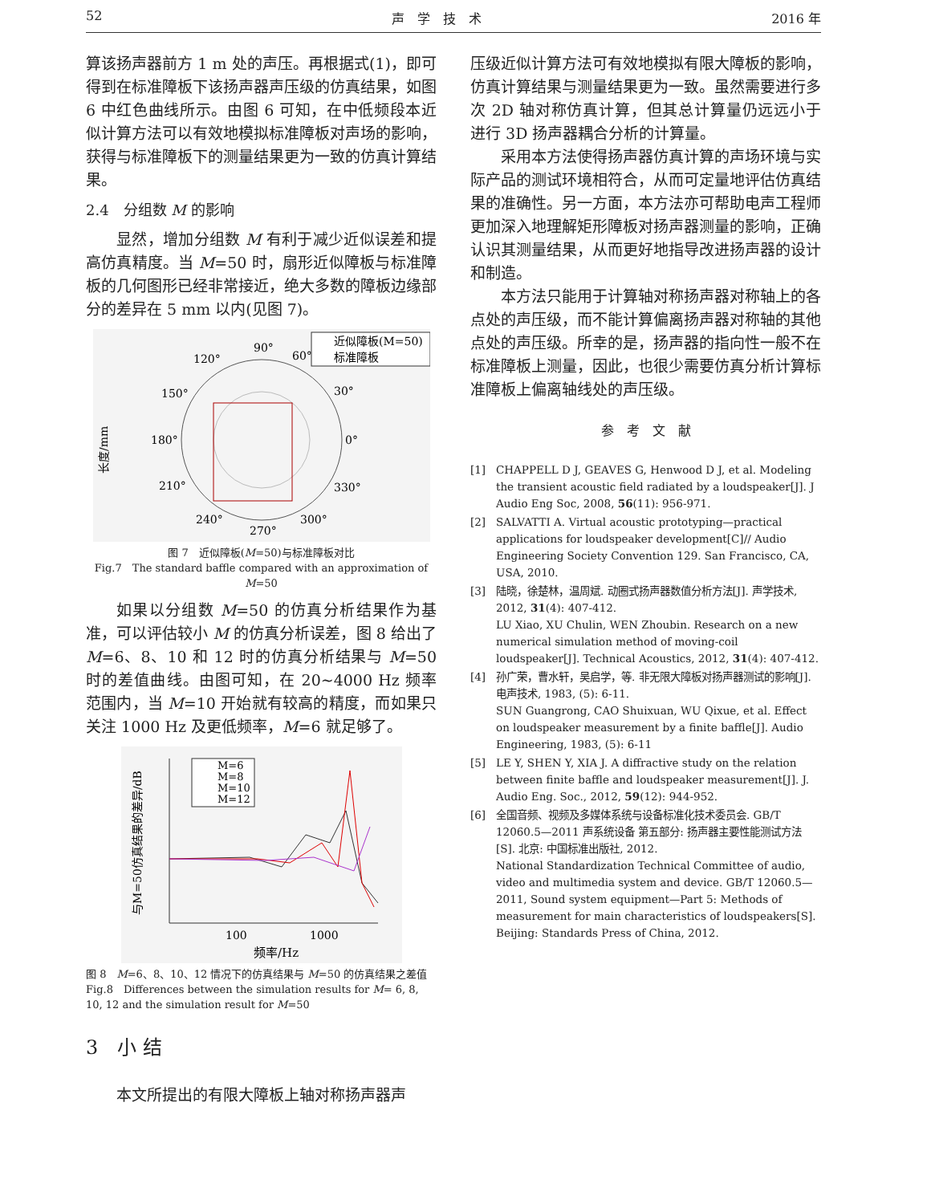52 声　学　技　术 2016 年
算该扬声器前方 1 m 处的声压。再根据式(1)，即可得到在标准障板下该扬声器声压级的仿真结果，如图 6 中红色曲线所示。由图 6 可知，在中低频段本近似计算方法可以有效地模拟标准障板对声场的影响，获得与标准障板下的测量结果更为一致的仿真计算结果。
2.4　分组数 M 的影响
显然，增加分组数 M 有利于减少近似误差和提高仿真精度。当 M=50 时，扇形近似障板与标准障板的几何图形已经非常接近，绝大多数的障板边缘部分的差异在 5 mm 以内(见图 7)。
90°
120°
60°
150°
30°
180°
0°
210°
330°
240°
300°
270°
长度/mm
近似障板(M=50)
标准障板
图 7　近似障板(M=50)与标准障板对比
Fig.7　The standard baffle compared with an approximation of M=50
如果以分组数 M=50 的仿真分析结果作为基准，可以评估较小 M 的仿真分析误差，图 8 给出了 M=6、8、10 和 12 时的仿真分析结果与 M=50 时的差值曲线。由图可知，在 20~4000 Hz 频率范围内，当 M=10 开始就有较高的精度，而如果只关注 1000 Hz 及更低频率，M=6 就足够了。
与M=50仿真结果的差异/dB
100
1000
频率/Hz
M=6
M=8
M=10
M=12
图 8　M=6、8、10、12 情况下的仿真结果与 M=50 的仿真结果之差值
Fig.8　Differences between the simulation results for M= 6, 8, 10, 12 and the simulation result for M=50
3　小 结
本文所提出的有限大障板上轴对称扬声器声
压级近似计算方法可有效地模拟有限大障板的影响，仿真计算结果与测量结果更为一致。虽然需要进行多次 2D 轴对称仿真计算，但其总计算量仍远远小于进行 3D 扬声器耦合分析的计算量。
采用本方法使得扬声器仿真计算的声场环境与实际产品的测试环境相符合，从而可定量地评估仿真结果的准确性。另一方面，本方法亦可帮助电声工程师更加深入地理解矩形障板对扬声器测量的影响，正确认识其测量结果，从而更好地指导改进扬声器的设计和制造。
本方法只能用于计算轴对称扬声器对称轴上的各点处的声压级，而不能计算偏离扬声器对称轴的其他点处的声压级。所幸的是，扬声器的指向性一般不在标准障板上测量，因此，也很少需要仿真分析计算标准障板上偏离轴线处的声压级。
参　考　文　献
[1] CHAPPELL D J, GEAVES G, Henwood D J, et al. Modeling the transient acoustic field radiated by a loudspeaker[J]. J Audio Eng Soc, 2008, 56(11): 956-971.
[2] SALVATTI A. Virtual acoustic prototyping—practical applications for loudspeaker development[C]// Audio Engineering Society Convention 129. San Francisco, CA, USA, 2010.
[3] 陆晓，徐楚林，温周斌. 动圈式扬声器数值分析方法[J]. 声学技术, 2012, 31(4): 407-412.
LU Xiao, XU Chulin, WEN Zhoubin. Research on a new numerical simulation method of moving-coil loudspeaker[J]. Technical Acoustics, 2012, 31(4): 407-412.
[4] 孙广荣，曹水轩，吴启学，等. 非无限大障板对扬声器测试的影响[J]. 电声技术, 1983, (5): 6-11.
SUN Guangrong, CAO Shuixuan, WU Qixue, et al. Effect on loudspeaker measurement by a finite baffle[J]. Audio Engineering, 1983, (5): 6-11
[5] LE Y, SHEN Y, XIA J. A diffractive study on the relation between finite baffle and loudspeaker measurement[J]. J. Audio Eng. Soc., 2012, 59(12): 944-952.
[6] 全国音频、视频及多媒体系统与设备标准化技术委员会. GB/T 12060.5—2011 声系统设备 第五部分: 扬声器主要性能测试方法[S]. 北京: 中国标准出版社, 2012.
National Standardization Technical Committee of audio, video and multimedia system and device. GB/T 12060.5—2011, Sound system equipment—Part 5: Methods of measurement for main characteristics of loudspeakers[S]. Beijing: Standards Press of China, 2012.